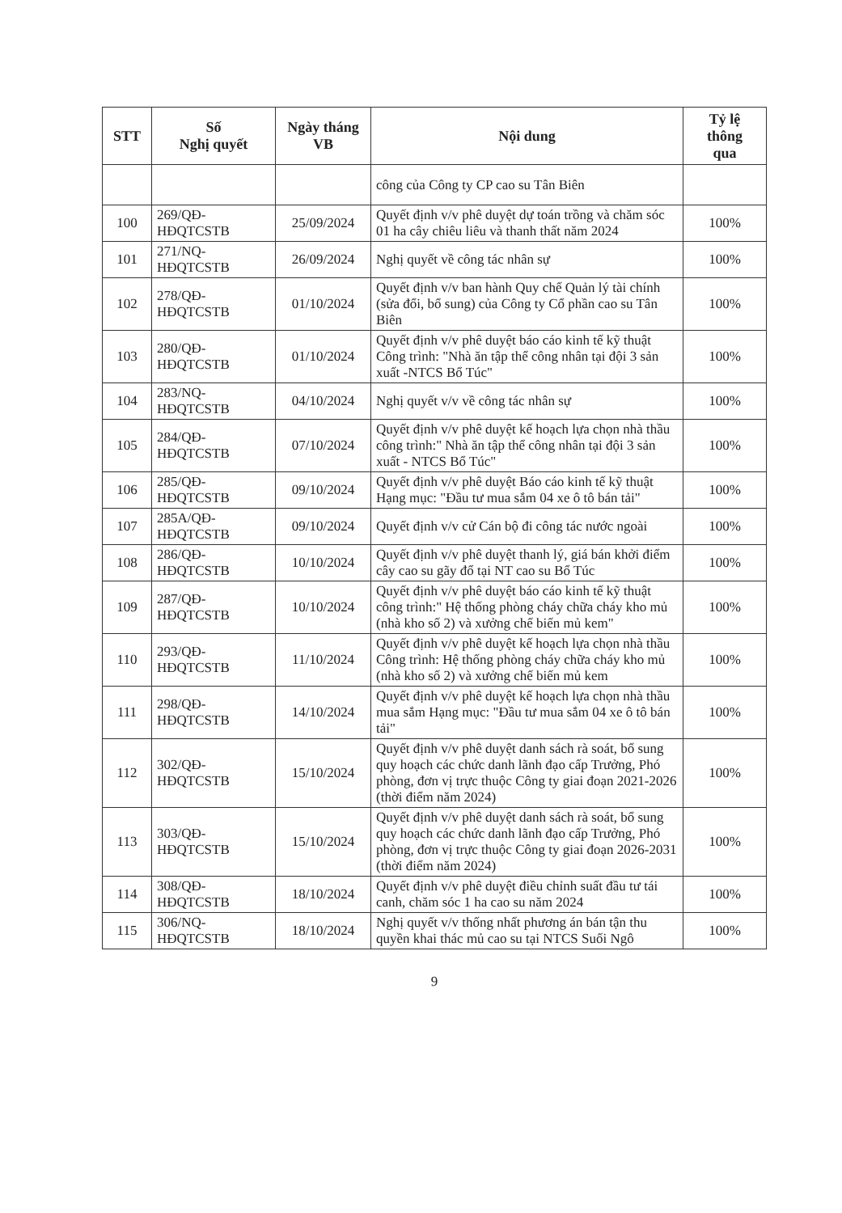| STT | Số Nghị quyết | Ngày tháng VB | Nội dung | Tỷ lệ thông qua |
| --- | --- | --- | --- | --- |
| | | | công của Công ty CP cao su Tân Biên | |
| 100 | 269/QĐ- HĐQTCSTB | 25/09/2024 | Quyết định v/v phê duyệt dự toán trồng và chăm sóc 01 ha cây chiêu liêu và thanh thất năm 2024 | 100% |
| 101 | 271/NQ- HĐQTCSTB | 26/09/2024 | Nghị quyết về công tác nhân sự | 100% |
| 102 | 278/QĐ- HĐQTCSTB | 01/10/2024 | Quyết định v/v ban hành Quy chế Quản lý tài chính (sửa đổi, bổ sung) của Công ty Cổ phần cao su Tân Biên | 100% |
| 103 | 280/QĐ- HĐQTCSTB | 01/10/2024 | Quyết định v/v phê duyệt báo cáo kinh tế kỹ thuật Công trình: "Nhà ăn tập thể công nhân tại đội 3 sản xuất -NTCS Bổ Túc" | 100% |
| 104 | 283/NQ- HĐQTCSTB | 04/10/2024 | Nghị quyết v/v về công tác nhân sự | 100% |
| 105 | 284/QĐ- HĐQTCSTB | 07/10/2024 | Quyết định v/v phê duyệt kế hoạch lựa chọn nhà thầu công trình:" Nhà ăn tập thể công nhân tại đội 3 sản xuất - NTCS Bổ Túc" | 100% |
| 106 | 285/QĐ- HĐQTCSTB | 09/10/2024 | Quyết định v/v phê duyệt Báo cáo kinh tế kỹ thuật Hạng mục: "Đầu tư mua sắm 04 xe ô tô bán tải" | 100% |
| 107 | 285A/QĐ- HĐQTCSTB | 09/10/2024 | Quyết định v/v cử Cán bộ đi công tác nước ngoài | 100% |
| 108 | 286/QĐ- HĐQTCSTB | 10/10/2024 | Quyết định v/v phê duyệt thanh lý, giá bán khởi điểm cây cao su gãy đổ tại NT cao su Bổ Túc | 100% |
| 109 | 287/QĐ- HĐQTCSTB | 10/10/2024 | Quyết định v/v phê duyệt báo cáo kinh tế kỹ thuật công trình:" Hệ thống phòng cháy chữa cháy kho mủ (nhà kho số 2) và xưởng chế biến mủ kem" | 100% |
| 110 | 293/QĐ- HĐQTCSTB | 11/10/2024 | Quyết định v/v phê duyệt kế hoạch lựa chọn nhà thầu Công trình: Hệ thống phòng cháy chữa cháy kho mủ (nhà kho số 2) và xưởng chế biến mủ kem | 100% |
| 111 | 298/QĐ- HĐQTCSTB | 14/10/2024 | Quyết định v/v phê duyệt kế hoạch lựa chọn nhà thầu mua sắm Hạng mục: "Đầu tư mua sắm 04 xe ô tô bán tải" | 100% |
| 112 | 302/QĐ- HĐQTCSTB | 15/10/2024 | Quyết định v/v phê duyệt danh sách rà soát, bổ sung quy hoạch các chức danh lãnh đạo cấp Trưởng, Phó phòng, đơn vị trực thuộc Công ty giai đoạn 2021-2026 (thời điểm năm 2024) | 100% |
| 113 | 303/QĐ- HĐQTCSTB | 15/10/2024 | Quyết định v/v phê duyệt danh sách rà soát, bổ sung quy hoạch các chức danh lãnh đạo cấp Trưởng, Phó phòng, đơn vị trực thuộc Công ty giai đoạn 2026-2031 (thời điểm năm 2024) | 100% |
| 114 | 308/QĐ- HĐQTCSTB | 18/10/2024 | Quyết định v/v phê duyệt điều chỉnh suất đầu tư tái canh, chăm sóc 1 ha cao su năm 2024 | 100% |
| 115 | 306/NQ- HĐQTCSTB | 18/10/2024 | Nghị quyết v/v thống nhất phương án bán tận thu quyền khai thác mủ cao su tại NTCS Suối Ngô | 100% |
9